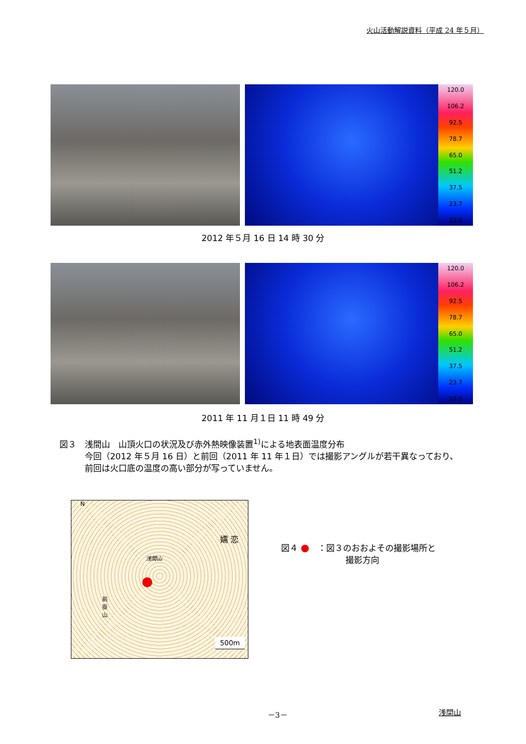火山活動解説資料（平成 24 年５月）
120.0
106.2
92.5
78.7
65.0
51.2
37.5
23.7
10.0
2012 年５月 16 日 14 時 30 分
120.0
106.2
92.5
78.7
65.0
51.2
37.5
23.7
10.0
2011 年 11 月１日 11 時 49 分
図３　浅間山　山頂火口の状況及び赤外熱映像装置<sup>1)</sup>による地表面温度分布
　　　今回（2012 年５月 16 日）と前回（2011 年 11 年１日）では撮影アングルが若干異なっており、
　　　前回は火口底の温度の高い部分が写っていません。
N
浅間山
嬬 恋
前掛山
500m
図４ ●　：図３のおおよその撮影場所と
撮影方向
－3－ 浅間山